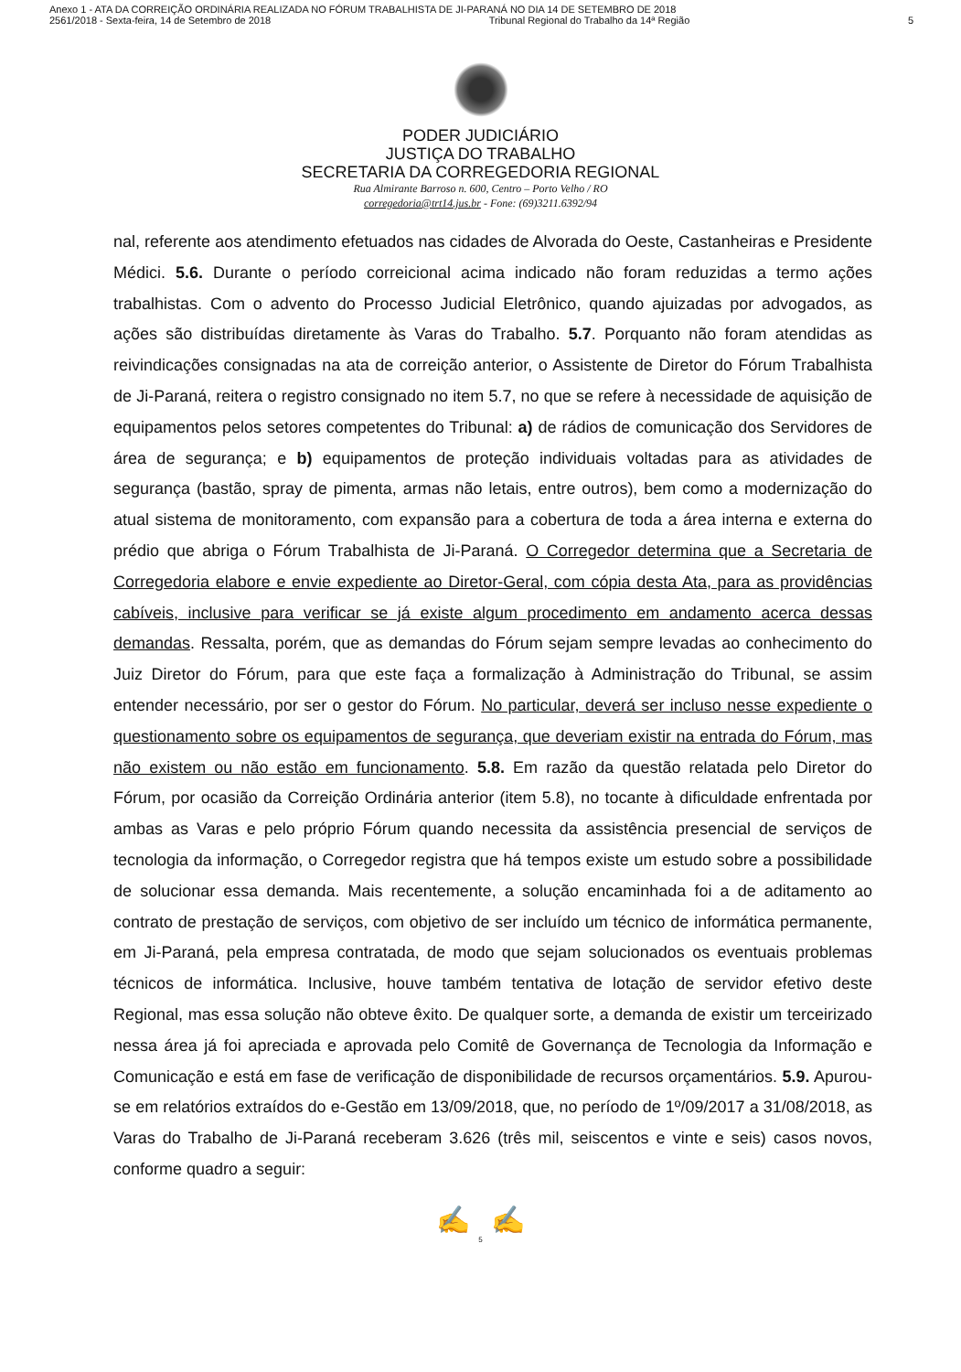Anexo 1 - ATA DA CORREIÇÃO ORDINÁRIA REALIZADA NO FÓRUM TRABALHISTA DE JI-PARANÁ NO DIA 14 DE SETEMBRO DE 2018
2561/2018 - Sexta-feira, 14 de Setembro de 2018 Tribunal Regional do Trabalho da 14ª Região 5
PODER JUDICIÁRIO
JUSTIÇA DO TRABALHO
SECRETARIA DA CORREGEDORIA REGIONAL
Rua Almirante Barroso n. 600, Centro – Porto Velho / RO
corregedoria@trt14.jus.br - Fone: (69)3211.6392/94
nal, referente aos atendimento efetuados nas cidades de Alvorada do Oeste, Castanheiras e Presidente Médici. 5.6. Durante o período correicional acima indicado não foram reduzidas a termo ações trabalhistas. Com o advento do Processo Judicial Eletrônico, quando ajuizadas por advogados, as ações são distribuídas diretamente às Varas do Trabalho. 5.7. Porquanto não foram atendidas as reivindicações consignadas na ata de correição anterior, o Assistente de Diretor do Fórum Trabalhista de Ji-Paraná, reitera o registro consignado no item 5.7, no que se refere à necessidade de aquisição de equipamentos pelos setores competentes do Tribunal: a) de rádios de comunicação dos Servidores de área de segurança; e b) equipamentos de proteção individuais voltadas para as atividades de segurança (bastão, spray de pimenta, armas não letais, entre outros), bem como a modernização do atual sistema de monitoramento, com expansão para a cobertura de toda a área interna e externa do prédio que abriga o Fórum Trabalhista de Ji-Paraná. O Corregedor determina que a Secretaria de Corregedoria elabore e envie expediente ao Diretor-Geral, com cópia desta Ata, para as providências cabíveis, inclusive para verificar se já existe algum procedimento em andamento acerca dessas demandas. Ressalta, porém, que as demandas do Fórum sejam sempre levadas ao conhecimento do Juiz Diretor do Fórum, para que este faça a formalização à Administração do Tribunal, se assim entender necessário, por ser o gestor do Fórum. No particular, deverá ser incluso nesse expediente o questionamento sobre os equipamentos de segurança, que deveriam existir na entrada do Fórum, mas não existem ou não estão em funcionamento. 5.8. Em razão da questão relatada pelo Diretor do Fórum, por ocasião da Correição Ordinária anterior (item 5.8), no tocante à dificuldade enfrentada por ambas as Varas e pelo próprio Fórum quando necessita da assistência presencial de serviços de tecnologia da informação, o Corregedor registra que há tempos existe um estudo sobre a possibilidade de solucionar essa demanda. Mais recentemente, a solução encaminhada foi a de aditamento ao contrato de prestação de serviços, com objetivo de ser incluído um técnico de informática permanente, em Ji-Paraná, pela empresa contratada, de modo que sejam solucionados os eventuais problemas técnicos de informática. Inclusive, houve também tentativa de lotação de servidor efetivo deste Regional, mas essa solução não obteve êxito. De qualquer sorte, a demanda de existir um terceirizado nessa área já foi apreciada e aprovada pelo Comitê de Governança de Tecnologia da Informação e Comunicação e está em fase de verificação de disponibilidade de recursos orçamentários. 5.9. Apurou-se em relatórios extraídos do e-Gestão em 13/09/2018, que, no período de 1º/09/2017 a 31/08/2018, as Varas do Trabalho de Ji-Paraná receberam 3.626 (três mil, seiscentos e vinte e seis) casos novos, conforme quadro a seguir:
✍ ✍
5